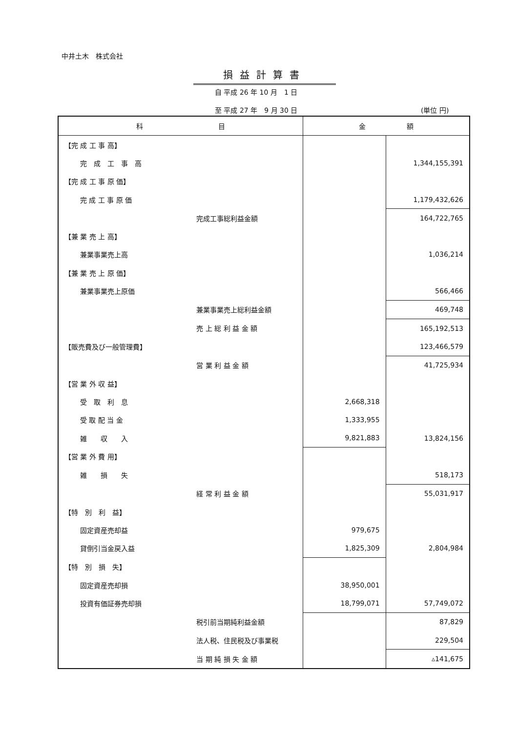中井土木　株式会社
損益計算書
自 平成 26 年 10 月　1 日
至 平成 27 年　9 月 30 日 (単位 円)
| 科 目 | | 金 額 | |
| --- | --- | --- | --- |
| 【完 成 工 事 高】 | | | |
| 完 成 工 事 高 | | | 1,344,155,391 |
| 【完 成 工 事 原 価】 | | | |
| 完 成 工 事 原 価 | | | 1,179,432,626 |
| | 完成工事総利益金額 | | 164,722,765 |
| 【兼 業 売 上 高】 | | | |
| 兼業事業売上高 | | | 1,036,214 |
| 【兼 業 売 上 原 価】 | | | |
| 兼業事業売上原価 | | | 566,466 |
| | 兼業事業売上総利益金額 | | 469,748 |
| | 売 上 総 利 益 金 額 | | 165,192,513 |
| 【販売費及び一般管理費】 | | | 123,466,579 |
| | 営 業 利 益 金 額 | | 41,725,934 |
| 【営 業 外 収 益】 | | | |
| 受 取 利 息 | | 2,668,318 | |
| 受 取 配 当 金 | | 1,333,955 | |
| 雑 収 入 | | 9,821,883 | 13,824,156 |
| 【営 業 外 費 用】 | | | |
| 雑 損 失 | | | 518,173 |
| | 経 常 利 益 金 額 | | 55,031,917 |
| 【特 別 利 益】 | | | |
| 固定資産売却益 | | 979,675 | |
| 貸倒引当金戻入益 | | 1,825,309 | 2,804,984 |
| 【特 別 損 失】 | | | |
| 固定資産売却損 | | 38,950,001 | |
| 投資有価証券売却損 | | 18,799,071 | 57,749,072 |
| | 税引前当期純利益金額 | | 87,829 |
| | 法人税、住民税及び事業税 | | 229,504 |
| | 当 期 純 損 失 金 額 | | ▵141,675 |